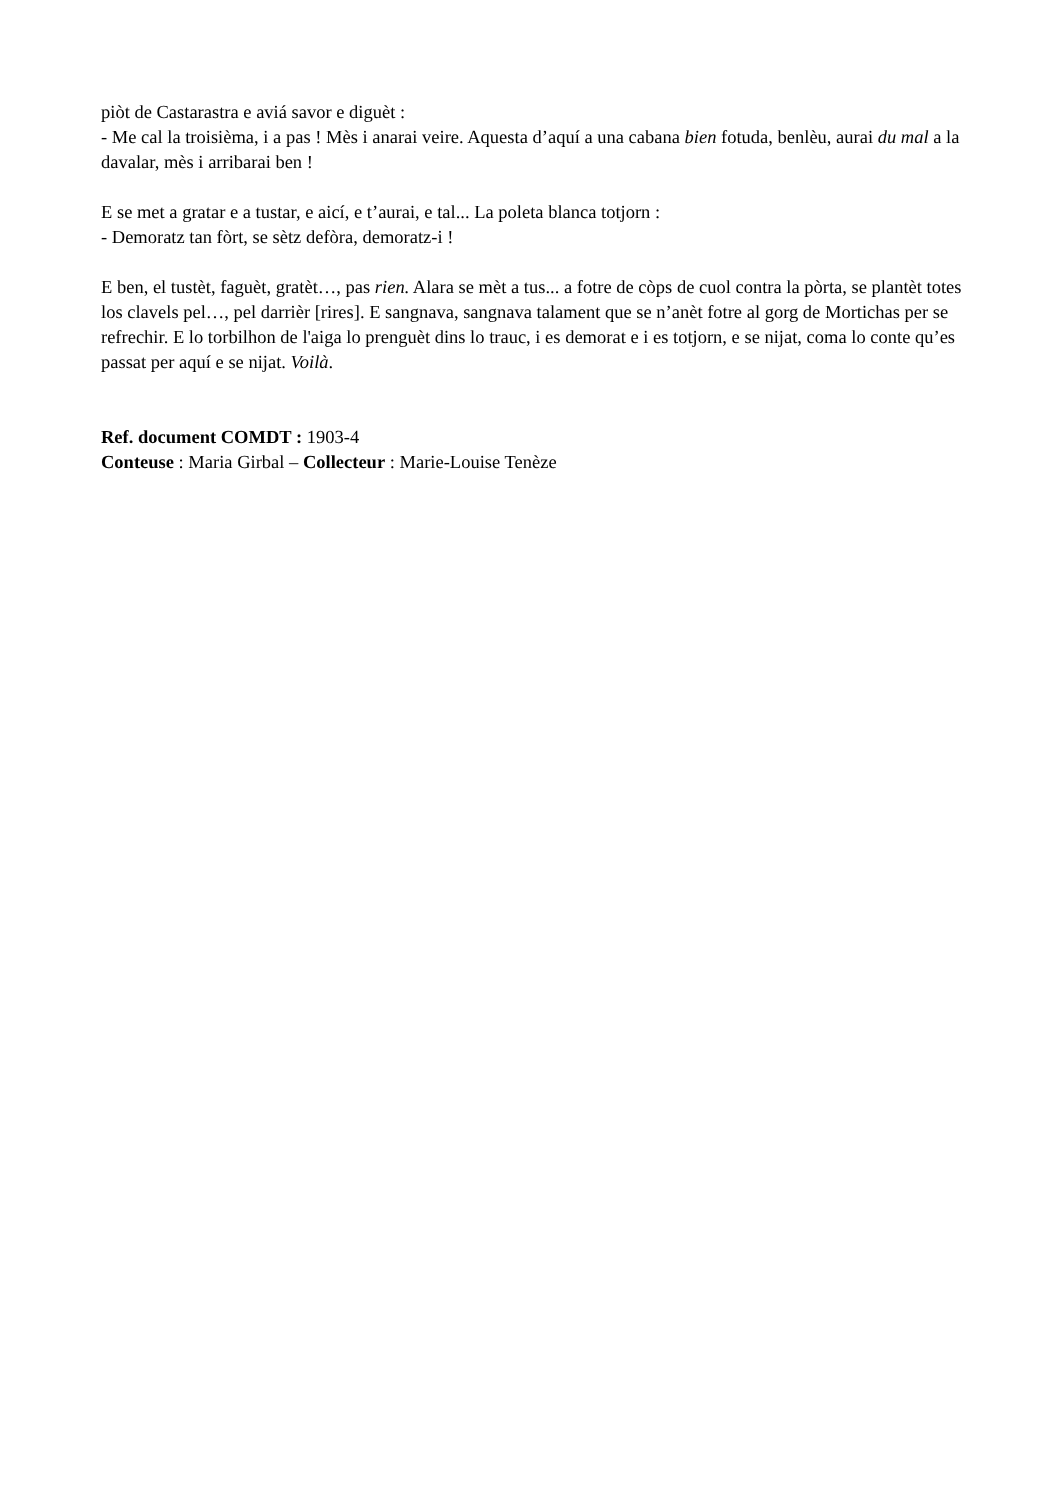piòt de Castarastra e aviá savor e diguèt :
- Me cal la troisièma, i a pas ! Mès i anarai veire. Aquesta d’aquí a una cabana bien fotuda, benlèu, aurai du mal a la davalar, mès i arribarai ben !
E se met a gratar e a tustar, e aicí, e t’aurai, e tal... La poleta blanca totjorn :
- Demoratz tan fòrt, se sètz defòra, demoratz-i !
E ben, el tustèt, faguèt, gratèt…, pas rien. Alara se mèt a tus... a fotre de còps de cuol contra la pòrta, se plantèt totes los clavels pel…, pel darrièr [rires]. E sangnava, sangnava talament que se n’anèt fotre al gorg de Mortichas per se refrechir. E lo torbilhon de l'aiga lo prenguèt dins lo trauc, i es demorat e i es totjorn, e se nijat, coma lo conte qu’es passat per aquí e se nijat. Voilà.
Ref. document COMDT : 1903-4
Conteuse : Maria Girbal – Collecteur : Marie-Louise Tenèze